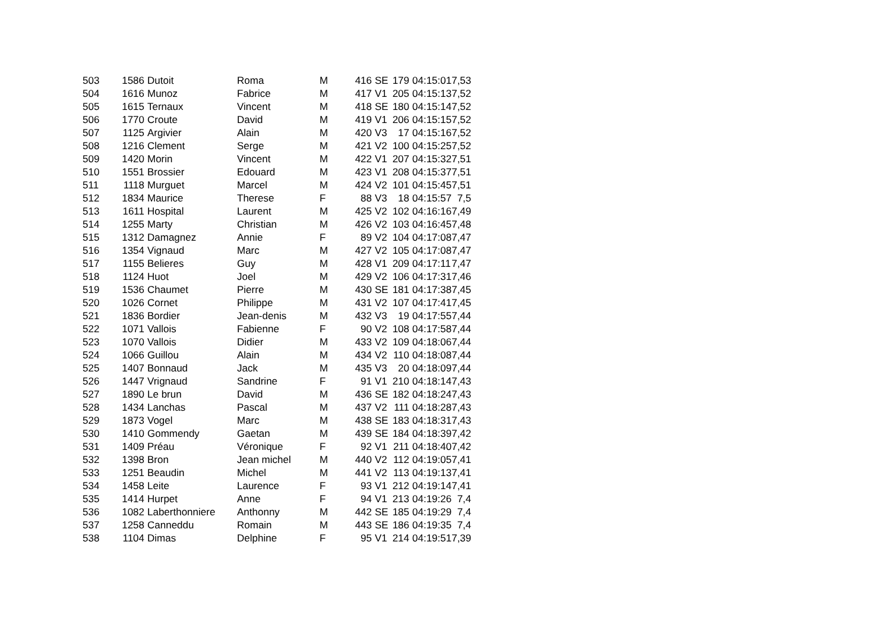| 503 | 1586 | Dutoit | Roma | M | 416 | SE | 179 | 04:15:01 | 7,53 |
| 504 | 1616 | Munoz | Fabrice | M | 417 | V1 | 205 | 04:15:13 | 7,52 |
| 505 | 1615 | Ternaux | Vincent | M | 418 | SE | 180 | 04:15:14 | 7,52 |
| 506 | 1770 | Croute | David | M | 419 | V1 | 206 | 04:15:15 | 7,52 |
| 507 | 1125 | Argivier | Alain | M | 420 | V3 | 17 | 04:15:16 | 7,52 |
| 508 | 1216 | Clement | Serge | M | 421 | V2 | 100 | 04:15:25 | 7,52 |
| 509 | 1420 | Morin | Vincent | M | 422 | V1 | 207 | 04:15:32 | 7,51 |
| 510 | 1551 | Brossier | Edouard | M | 423 | V1 | 208 | 04:15:37 | 7,51 |
| 511 | 1118 | Murguet | Marcel | M | 424 | V2 | 101 | 04:15:45 | 7,51 |
| 512 | 1834 | Maurice | Therese | F | 88 | V3 | 18 | 04:15:57 | 7,5 |
| 513 | 1611 | Hospital | Laurent | M | 425 | V2 | 102 | 04:16:16 | 7,49 |
| 514 | 1255 | Marty | Christian | M | 426 | V2 | 103 | 04:16:45 | 7,48 |
| 515 | 1312 | Damagnez | Annie | F | 89 | V2 | 104 | 04:17:08 | 7,47 |
| 516 | 1354 | Vignaud | Marc | M | 427 | V2 | 105 | 04:17:08 | 7,47 |
| 517 | 1155 | Belieres | Guy | M | 428 | V1 | 209 | 04:17:11 | 7,47 |
| 518 | 1124 | Huot | Joel | M | 429 | V2 | 106 | 04:17:31 | 7,46 |
| 519 | 1536 | Chaumet | Pierre | M | 430 | SE | 181 | 04:17:38 | 7,45 |
| 520 | 1026 | Cornet | Philippe | M | 431 | V2 | 107 | 04:17:41 | 7,45 |
| 521 | 1836 | Bordier | Jean-denis | M | 432 | V3 | 19 | 04:17:55 | 7,44 |
| 522 | 1071 | Vallois | Fabienne | F | 90 | V2 | 108 | 04:17:58 | 7,44 |
| 523 | 1070 | Vallois | Didier | M | 433 | V2 | 109 | 04:18:06 | 7,44 |
| 524 | 1066 | Guillou | Alain | M | 434 | V2 | 110 | 04:18:08 | 7,44 |
| 525 | 1407 | Bonnaud | Jack | M | 435 | V3 | 20 | 04:18:09 | 7,44 |
| 526 | 1447 | Vrignaud | Sandrine | F | 91 | V1 | 210 | 04:18:14 | 7,43 |
| 527 | 1890 | Le brun | David | M | 436 | SE | 182 | 04:18:24 | 7,43 |
| 528 | 1434 | Lanchas | Pascal | M | 437 | V2 | 111 | 04:18:28 | 7,43 |
| 529 | 1873 | Vogel | Marc | M | 438 | SE | 183 | 04:18:31 | 7,43 |
| 530 | 1410 | Gommendy | Gaetan | M | 439 | SE | 184 | 04:18:39 | 7,42 |
| 531 | 1409 | Préau | Véronique | F | 92 | V1 | 211 | 04:18:40 | 7,42 |
| 532 | 1398 | Bron | Jean michel | M | 440 | V2 | 112 | 04:19:05 | 7,41 |
| 533 | 1251 | Beaudin | Michel | M | 441 | V2 | 113 | 04:19:13 | 7,41 |
| 534 | 1458 | Leite | Laurence | F | 93 | V1 | 212 | 04:19:14 | 7,41 |
| 535 | 1414 | Hurpet | Anne | F | 94 | V1 | 213 | 04:19:26 | 7,4 |
| 536 | 1082 | Laberthonniere | Anthonny | M | 442 | SE | 185 | 04:19:29 | 7,4 |
| 537 | 1258 | Canneddu | Romain | M | 443 | SE | 186 | 04:19:35 | 7,4 |
| 538 | 1104 | Dimas | Delphine | F | 95 | V1 | 214 | 04:19:51 | 7,39 |